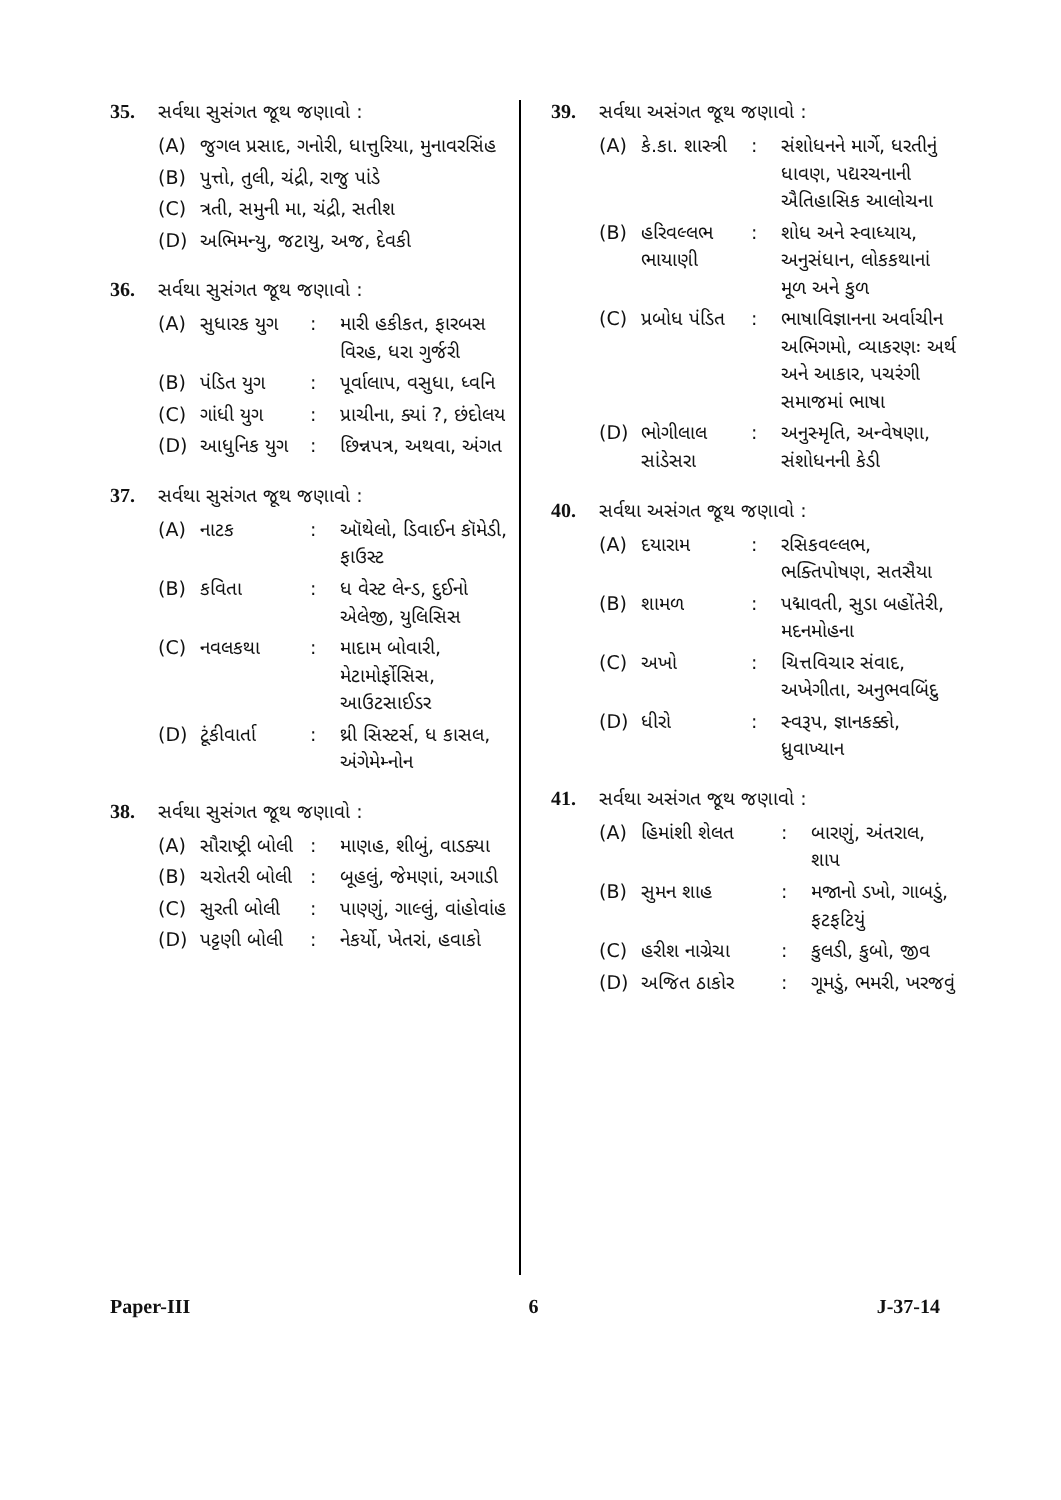35. સર્વથા સુસંગત જૂથ જણાવો :
(A) જુગલ પ્રસાદ, ગનોરી, ધાત્તુરિયા, મુનાવરસિંહ
(B) પુત્તો, તુલી, ચંદ્રી, રાજુ પાંડે
(C) ત્રતી, સમુની મા, ચંદ્રી, સતીશ
(D) અભિમન્યુ, જટાયુ, અજ, દેવકી
36. સર્વથા સુસંગત જૂથ જણાવો :
(A) સુધારક યુગ: મારી હકીકત, ફારબસ વિરહ, ધરા ગુર્જરી
(B) પંડિત યુગ: પૂર્વાલાપ, વસુધા, ધ્વનિ
(C) ગાંધી યુગ: પ્રાચીના, ક્યાં ?, છંદોલય
(D) આધુનિક યુગ: છિન્નપત્ર, અથવા, અંગત
37. સર્વથા સુસંગત જૂથ જણાવો :
(A) નાટક: ઑથેલો, ડિવાઈન કૉમેડી, ફાઉસ્ટ
(B) કવિતા: ધ વેસ્ટ લેન્ડ, દુઈનો એલેજી, યુલિસિસ
(C) નવલકથા: માદામ બોવારી, મેટામોર્ફોસિસ, આઉટસાઈડર
(D) ટૂંકીવાર્તા: થ્રી સિસ્ટર્સ, ધ કાસલ, અંગેમેમ્નોન
38. સર્વથા સુસંગત જૂથ જણાવો :
(A) સૌરાષ્ટ્રી બોલી: માણહ, શીબું, વાડક્યા
(B) ચરોતરી બોલી: બૂહલું, જેમણાં, અગાડી
(C) સુરતી બોલી: પાણ્ણું, ગાલ્લું, વાંહોવાંહ
(D) પટ્ટણી બોલી: નેકર્યો, ખેતરાં, હવાકો
39. સર્વથા અસંગત જૂથ જણાવો :
(A) કે.કા. શાસ્ત્રી: સંશોધનને માર્ગે, ધરતીનું ધાવણ, પદ્યરચનાની ઐતિહાસિક આલોચના
(B) હરિવલ્લભ ભાયાણી: શોધ અને સ્વાધ્યાય, અનુસંધાન, લોકકથાનાં મૂળ અને કુળ
(C) પ્રબોધ પંડિત: ભાષાવિજ્ઞાનના અર્વાચીન અભિગમો, વ્યાકરણઃ અર્થ અને આકાર, પચરંગી સમાજમાં ભાષા
(D) ભોગીલાલ સાંડેસરા: અનુસ્મૃતિ, અન્વેષણા, સંશોધનની કેડી
40. સર્વથા અસંગત જૂથ જણાવો :
(A) દયારામ: રસિકવલ્લભ, ભક્તિપોષણ, સતસૈયા
(B) શામળ: પદ્માવતી, સુડા બહોંતેરી, મદનમોહના
(C) અખો: ચિત્તવિચાર સંવાદ, અખેગીતા, અનુભવબિંદુ
(D) ધીરો: સ્વરૂપ, જ્ઞાનકક્કો, ધ્રુવાખ્યાન
41. સર્વથા અસંગત જૂથ જણાવો :
(A) હિમાંશી શેલત: બારણું, અંતરાલ, શાપ
(B) સુમન શાહ: મજાનો ડખો, ગાબડું, ફટફટિયું
(C) હરીશ નાગ્રેચા: કુલડી, કુબો, જીવ
(D) અજિત ઠાકોર: ગૂમડું, ભમરી, ખરજવું
Paper-III 6 J-37-14